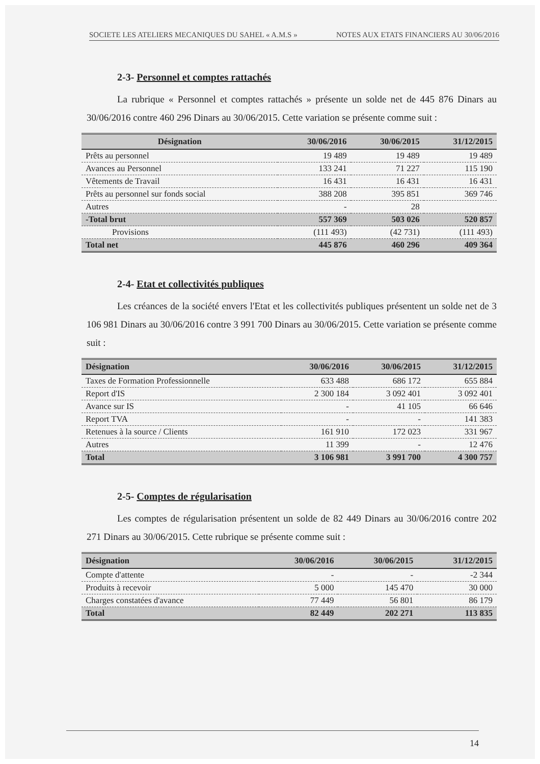SOCIETE LES ATELIERS MECANIQUES DU SAHEL « A.M.S » NOTES AUX ETATS FINANCIERS AU 30/06/2016
2-3- Personnel et comptes rattachés
La rubrique « Personnel et comptes rattachés » présente un solde net de 445 876 Dinars au 30/06/2016 contre 460 296 Dinars au 30/06/2015. Cette variation se présente comme suit :
| Désignation | 30/06/2016 | 30/06/2015 | 31/12/2015 |
| --- | --- | --- | --- |
| Prêts au personnel | 19 489 | 19 489 | 19 489 |
| Avances au Personnel | 133 241 | 71 227 | 115 190 |
| Vêtements de Travail | 16 431 | 16 431 | 16 431 |
| Prêts au personnel sur fonds social | 388 208 | 395 851 | 369 746 |
| Autres | - | 28 | |
| -Total brut | 557 369 | 503 026 | 520 857 |
| Provisions | (111 493) | (42 731) | (111 493) |
| Total net | 445 876 | 460 296 | 409 364 |
2-4- Etat et collectivités publiques
Les créances de la société envers l'Etat et les collectivités publiques présentent un solde net de 3 106 981 Dinars au 30/06/2016 contre 3 991 700 Dinars au 30/06/2015. Cette variation se présente comme suit :
| Désignation | 30/06/2016 | 30/06/2015 | 31/12/2015 |
| --- | --- | --- | --- |
| Taxes de Formation Professionnelle | 633 488 | 686 172 | 655 884 |
| Report d'IS | 2 300 184 | 3 092 401 | 3 092 401 |
| Avance sur IS | - | 41 105 | 66 646 |
| Report TVA | - | - | 141 383 |
| Retenues à la source / Clients | 161 910 | 172 023 | 331 967 |
| Autres | 11 399 | - | 12 476 |
| Total | 3 106 981 | 3 991 700 | 4 300 757 |
2-5- Comptes de régularisation
Les comptes de régularisation présentent un solde de 82 449 Dinars au 30/06/2016 contre 202 271 Dinars au 30/06/2015. Cette rubrique se présente comme suit :
| Désignation | 30/06/2016 | 30/06/2015 | 31/12/2015 |
| --- | --- | --- | --- |
| Compte d'attente | - | - | -2 344 |
| Produits à recevoir | 5 000 | 145 470 | 30 000 |
| Charges constatées d'avance | 77 449 | 56 801 | 86 179 |
| Total | 82 449 | 202 271 | 113 835 |
14